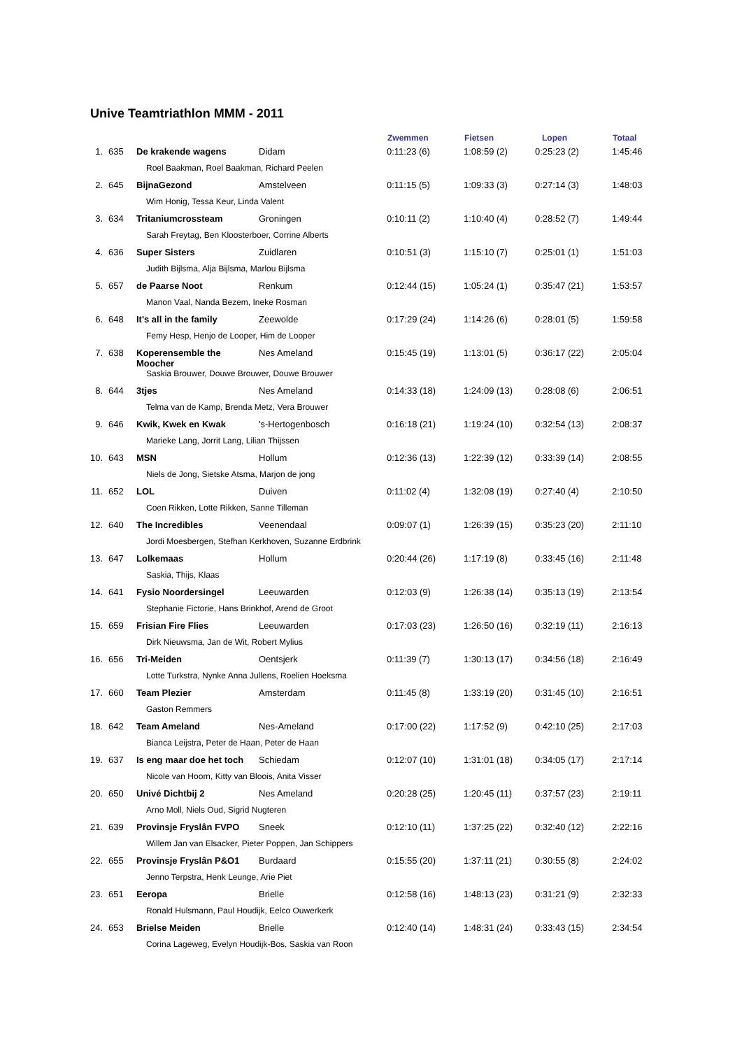Unive Teamtriathlon MMM - 2011
| | | | | Zwemmen | Fietsen | Lopen | Totaal |
| --- | --- | --- | --- | --- | --- | --- | --- |
| 1. | 635 | De krakende wagens | Didam | 0:11:23 (6) | 1:08:59 (2) | 0:25:23 (2) | 1:45:46 |
| | | Roel Baakman, Roel Baakman, Richard Peelen | | | | | |
| 2. | 645 | BijnaGezond | Amstelveen | 0:11:15 (5) | 1:09:33 (3) | 0:27:14 (3) | 1:48:03 |
| | | Wim Honig, Tessa Keur, Linda Valent | | | | | |
| 3. | 634 | Tritaniumcrossteam | Groningen | 0:10:11 (2) | 1:10:40 (4) | 0:28:52 (7) | 1:49:44 |
| | | Sarah Freytag, Ben Kloosterboer, Corrine Alberts | | | | | |
| 4. | 636 | Super Sisters | Zuidlaren | 0:10:51 (3) | 1:15:10 (7) | 0:25:01 (1) | 1:51:03 |
| | | Judith Bijlsma, Alja Bijlsma, Marlou Bijlsma | | | | | |
| 5. | 657 | de Paarse Noot | Renkum | 0:12:44 (15) | 1:05:24 (1) | 0:35:47 (21) | 1:53:57 |
| | | Manon Vaal, Nanda Bezem, Ineke Rosman | | | | | |
| 6. | 648 | It's all in the family | Zeewolde | 0:17:29 (24) | 1:14:26 (6) | 0:28:01 (5) | 1:59:58 |
| | | Femy Hesp, Henjo de Looper, Him de Looper | | | | | |
| 7. | 638 | Koperensemble the Moocher | Nes Ameland | 0:15:45 (19) | 1:13:01 (5) | 0:36:17 (22) | 2:05:04 |
| | | Saskia Brouwer, Douwe Brouwer, Douwe Brouwer | | | | | |
| 8. | 644 | 3tjes | Nes Ameland | 0:14:33 (18) | 1:24:09 (13) | 0:28:08 (6) | 2:06:51 |
| | | Telma van de Kamp, Brenda Metz, Vera Brouwer | | | | | |
| 9. | 646 | Kwik, Kwek en Kwak | 's-Hertogenbosch | 0:16:18 (21) | 1:19:24 (10) | 0:32:54 (13) | 2:08:37 |
| | | Marieke Lang, Jorrit Lang, Lilian Thijssen | | | | | |
| 10. | 643 | MSN | Hollum | 0:12:36 (13) | 1:22:39 (12) | 0:33:39 (14) | 2:08:55 |
| | | Niels de Jong, Sietske Atsma, Marjon de jong | | | | | |
| 11. | 652 | LOL | Duiven | 0:11:02 (4) | 1:32:08 (19) | 0:27:40 (4) | 2:10:50 |
| | | Coen Rikken, Lotte Rikken, Sanne Tilleman | | | | | |
| 12. | 640 | The Incredibles | Veenendaal | 0:09:07 (1) | 1:26:39 (15) | 0:35:23 (20) | 2:11:10 |
| | | Jordi Moesbergen, Stefhan Kerkhoven, Suzanne Erdbrink | | | | | |
| 13. | 647 | Lolkemaas | Hollum | 0:20:44 (26) | 1:17:19 (8) | 0:33:45 (16) | 2:11:48 |
| | | Saskia, Thijs, Klaas | | | | | |
| 14. | 641 | Fysio Noordersingel | Leeuwarden | 0:12:03 (9) | 1:26:38 (14) | 0:35:13 (19) | 2:13:54 |
| | | Stephanie Fictorie, Hans Brinkhof, Arend de Groot | | | | | |
| 15. | 659 | Frisian Fire Flies | Leeuwarden | 0:17:03 (23) | 1:26:50 (16) | 0:32:19 (11) | 2:16:13 |
| | | Dirk Nieuwsma, Jan de Wit, Robert Mylius | | | | | |
| 16. | 656 | Tri-Meiden | Oentsjerk | 0:11:39 (7) | 1:30:13 (17) | 0:34:56 (18) | 2:16:49 |
| | | Lotte Turkstra, Nynke Anna Jullens, Roelien Hoeksma | | | | | |
| 17. | 660 | Team Plezier | Amsterdam | 0:11:45 (8) | 1:33:19 (20) | 0:31:45 (10) | 2:16:51 |
| | | Gaston Remmers | | | | | |
| 18. | 642 | Team Ameland | Nes-Ameland | 0:17:00 (22) | 1:17:52 (9) | 0:42:10 (25) | 2:17:03 |
| | | Bianca Leijstra, Peter de Haan, Peter de Haan | | | | | |
| 19. | 637 | Is eng maar doe het toch | Schiedam | 0:12:07 (10) | 1:31:01 (18) | 0:34:05 (17) | 2:17:14 |
| | | Nicole van Hoorn, Kitty van Bloois, Anita Visser | | | | | |
| 20. | 650 | Univé Dichtbij 2 | Nes Ameland | 0:20:28 (25) | 1:20:45 (11) | 0:37:57 (23) | 2:19:11 |
| | | Arno Moll, Niels Oud, Sigrid Nugteren | | | | | |
| 21. | 639 | Provinsje Fryslân FVPO | Sneek | 0:12:10 (11) | 1:37:25 (22) | 0:32:40 (12) | 2:22:16 |
| | | Willem Jan van Elsacker, Pieter Poppen, Jan Schippers | | | | | |
| 22. | 655 | Provinsje Fryslân P&O1 | Burdaard | 0:15:55 (20) | 1:37:11 (21) | 0:30:55 (8) | 2:24:02 |
| | | Jenno Terpstra, Henk Leunge, Arie Piet | | | | | |
| 23. | 651 | Eeropa | Brielle | 0:12:58 (16) | 1:48:13 (23) | 0:31:21 (9) | 2:32:33 |
| | | Ronald Hulsmann, Paul Houdijk, Eelco Ouwerkerk | | | | | |
| 24. | 653 | Brielse Meiden | Brielle | 0:12:40 (14) | 1:48:31 (24) | 0:33:43 (15) | 2:34:54 |
| | | Corina Lageweg, Evelyn Houdijk-Bos, Saskia van Roon | | | | | |